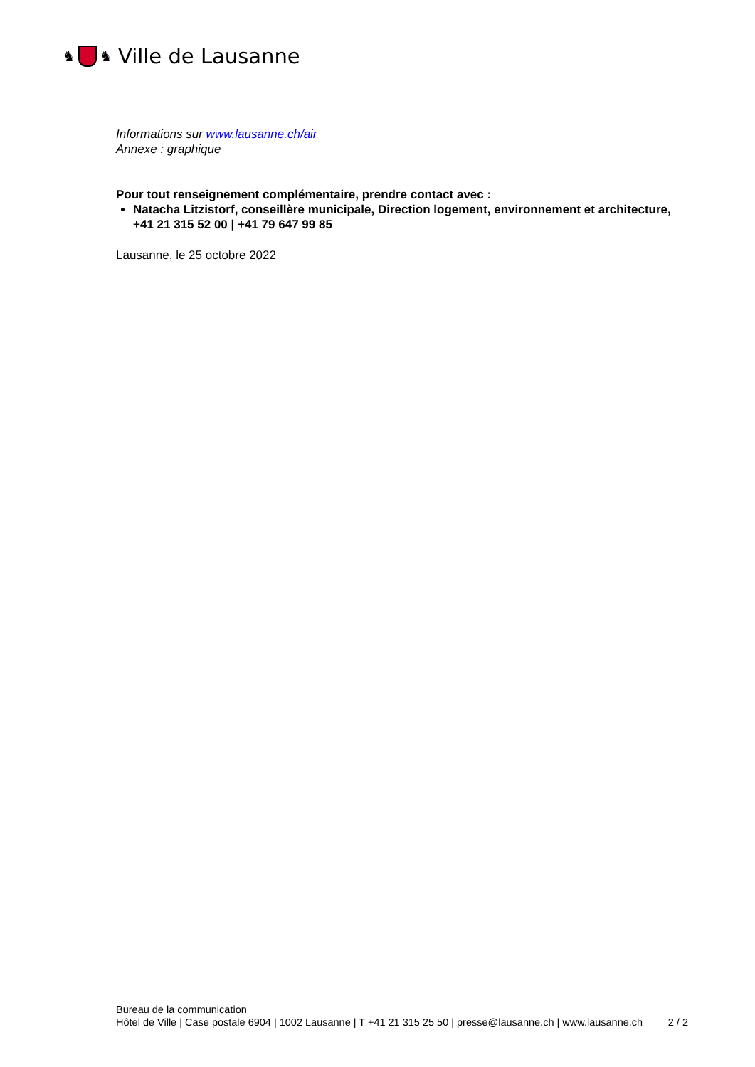♞ ♞ Ville de Lausanne
Informations sur www.lausanne.ch/air
Annexe : graphique
Pour tout renseignement complémentaire, prendre contact avec :
Natacha Litzistorf, conseillère municipale, Direction logement, environnement et architecture, +41 21 315 52 00 | +41 79 647 99 85
Lausanne, le 25 octobre 2022
Bureau de la communication
Hôtel de Ville | Case postale 6904 | 1002 Lausanne | T +41 21 315 25 50 | presse@lausanne.ch | www.lausanne.ch 2 / 2